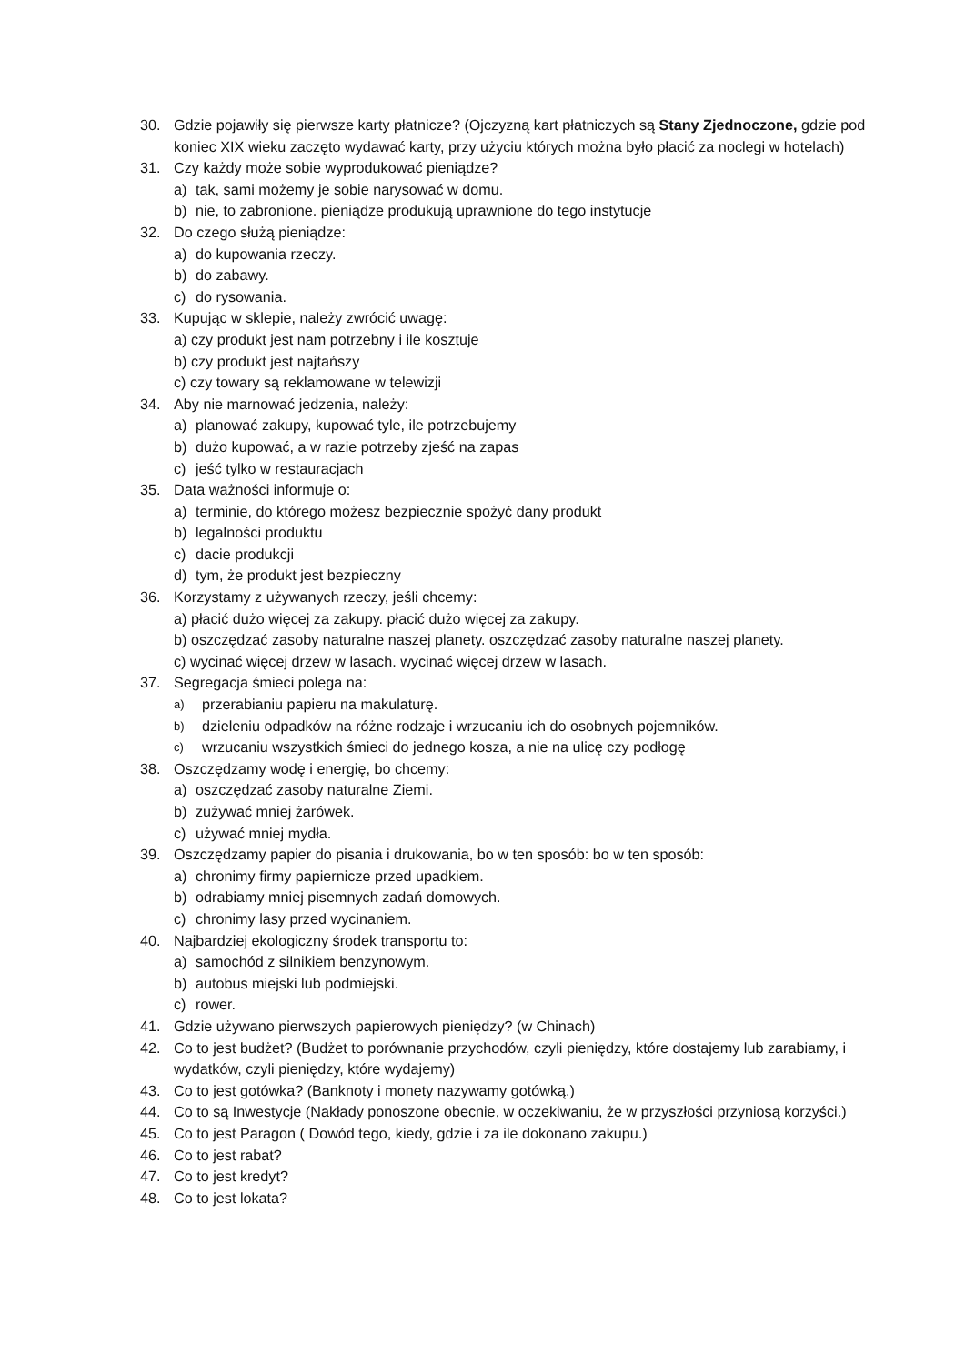30. Gdzie pojawiły się pierwsze karty płatnicze? (Ojczyzną kart płatniczych są Stany Zjednoczone, gdzie pod koniec XIX wieku zaczęto wydawać karty, przy użyciu których można było płacić za noclegi w hotelach)
31. Czy każdy może sobie wyprodukować pieniądze?
a) tak, sami możemy je sobie narysować w domu.
b) nie, to zabronione. pieniądze produkują uprawnione do tego instytucje
32. Do czego służą pieniądze:
a) do kupowania rzeczy.
b) do zabawy.
c) do rysowania.
33. Kupując w sklepie, należy zwrócić uwagę:
a) czy produkt jest nam potrzebny i ile kosztuje
b) czy produkt jest najtańszy
c) czy towary są reklamowane w telewizji
34. Aby nie marnować jedzenia, należy:
a) planować zakupy, kupować tyle, ile potrzebujemy
b) dużo kupować, a w razie potrzeby zjeść na zapas
c) jeść tylko w restauracjach
35. Data ważności informuje o:
a) terminie, do którego możesz bezpiecznie spożyć dany produkt
b) legalności produktu
c) dacie produkcji
d) tym, że produkt jest bezpieczny
36. Korzystamy z używanych rzeczy, jeśli chcemy:
a) płacić dużo więcej za zakupy. płacić dużo więcej za zakupy.
b) oszczędzać zasoby naturalne naszej planety. oszczędzać zasoby naturalne naszej planety.
c) wycinać więcej drzew w lasach. wycinać więcej drzew w lasach.
37. Segregacja śmieci polega na:
a) przerabianiu papieru na makulaturę.
b) dzieleniu odpadków na różne rodzaje i wrzucaniu ich do osobnych pojemników.
c) wrzucaniu wszystkich śmieci do jednego kosza, a nie na ulicę czy podłogę
38. Oszczędzamy wodę i energię, bo chcemy:
a) oszczędzać zasoby naturalne Ziemi.
b) zużywać mniej żarówek.
c) używać mniej mydła.
39. Oszczędzamy papier do pisania i drukowania, bo w ten sposób: bo w ten sposób:
a) chronimy firmy papiernicze przed upadkiem.
b) odrabiamy mniej pisemnych zadań domowych.
c) chronimy lasy przed wycinaniem.
40. Najbardziej ekologiczny środek transportu to:
a) samochód z silnikiem benzynowym.
b) autobus miejski lub podmiejski.
c) rower.
41. Gdzie używano pierwszych papierowych pieniędzy? (w Chinach)
42. Co to jest budżet? (Budżet to porównanie przychodów, czyli pieniędzy, które dostajemy lub zarabiamy, i wydatków, czyli pieniędzy, które wydajemy)
43. Co to jest gotówka? (Banknoty i monety nazywamy gotówką.)
44. Co to są Inwestycje (Nakłady ponoszone obecnie, w oczekiwaniu, że w przyszłości przyniosą korzyści.)
45. Co to jest Paragon ( Dowód tego, kiedy, gdzie i za ile dokonano zakupu.)
46. Co to jest rabat?
47. Co to jest kredyt?
48. Co to jest lokata?